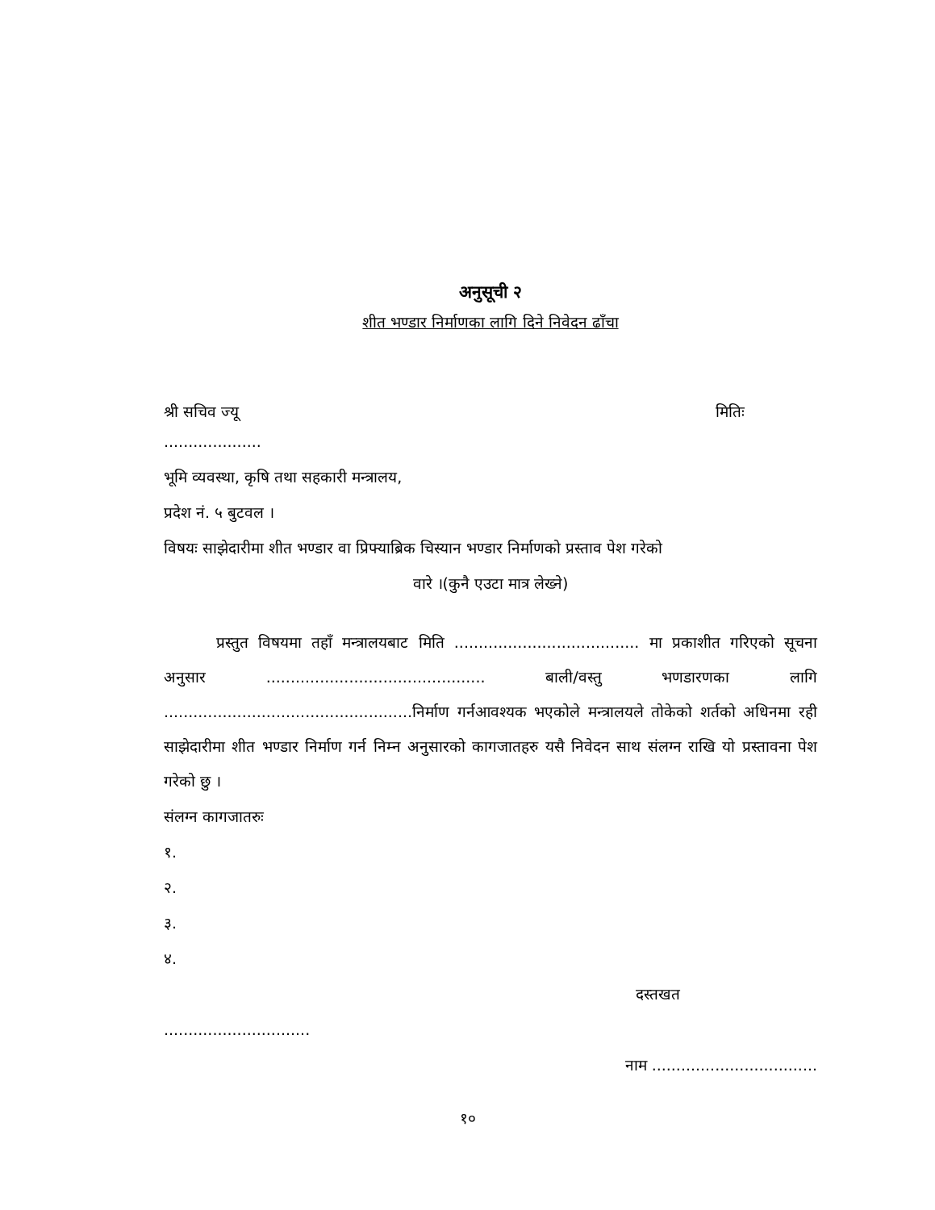अनुसूची २
शीत भण्डार निर्माणका लागि दिने निवेदन ढाँचा
श्री सचिव ज्यू मितिः
....................
भूमि व्यवस्था, कृषि तथा सहकारी मन्त्रालय,
प्रदेश नं. ५ बुटवल ।
विषयः साझेदारीमा शीत भण्डार वा प्रिफ्याब्रिक चिस्यान भण्डार निर्माणको प्रस्ताव पेश गरेको
वारे ।(कुनै एउटा मात्र लेख्ने)
प्रस्तुत विषयमा तहाँ मन्त्रालयबाट मिति ...................................... मा प्रकाशीत गरिएको सूचना अनुसार ............................................. बाली/वस्तु भणडारणका लागि ...................................................निर्माण गर्नआवश्यक भएकोले मन्त्रालयले तोकेको शर्तको अधिनमा रही साझेदारीमा शीत भण्डार निर्माण गर्न निम्न अनुसारको कागजातहरु यसै निवेदन साथ संलग्न राखि यो प्रस्तावना पेश गरेको छु ।
संलग्न कागजातरुः
१.
२.
३.
४.
दस्तखत
..............................
नाम ..................................
१०